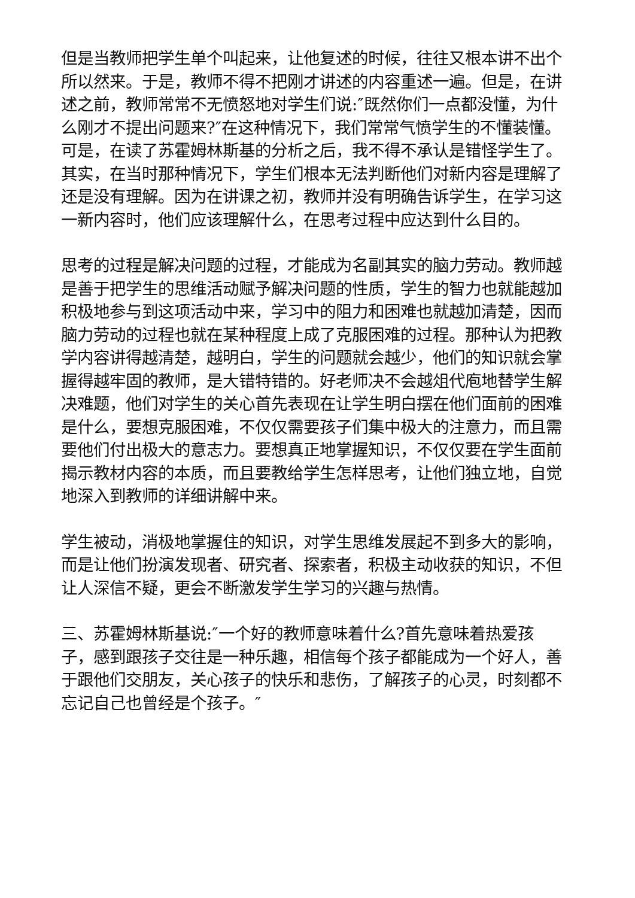但是当教师把学生单个叫起来，让他复述的时候，往往又根本讲不出个所以然来。于是，教师不得不把刚才讲述的内容重述一遍。但是，在讲述之前，教师常常不无愤怒地对学生们说:″既然你们一点都没懂，为什么刚才不提出问题来?″在这种情况下，我们常常气愤学生的不懂装懂。可是，在读了苏霍姆林斯基的分析之后，我不得不承认是错怪学生了。其实，在当时那种情况下，学生们根本无法判断他们对新内容是理解了还是没有理解。因为在讲课之初，教师并没有明确告诉学生，在学习这一新内容时，他们应该理解什么，在思考过程中应达到什么目的。
思考的过程是解决问题的过程，才能成为名副其实的脑力劳动。教师越是善于把学生的思维活动赋予解决问题的性质，学生的智力也就能越加积极地参与到这项活动中来，学习中的阻力和困难也就越加清楚，因而脑力劳动的过程也就在某种程度上成了克服困难的过程。那种认为把教学内容讲得越清楚，越明白，学生的问题就会越少，他们的知识就会掌握得越牢固的教师，是大错特错的。好老师决不会越俎代庖地替学生解决难题，他们对学生的关心首先表现在让学生明白摆在他们面前的困难是什么，要想克服困难，不仅仅需要孩子们集中极大的注意力，而且需要他们付出极大的意志力。要想真正地掌握知识，不仅仅要在学生面前揭示教材内容的本质，而且要教给学生怎样思考，让他们独立地，自觉地深入到教师的详细讲解中来。
学生被动，消极地掌握住的知识，对学生思维发展起不到多大的影响，而是让他们扮演发现者、研究者、探索者，积极主动收获的知识，不但让人深信不疑，更会不断激发学生学习的兴趣与热情。
三、苏霍姆林斯基说:″一个好的教师意味着什么?首先意味着热爱孩子，感到跟孩子交往是一种乐趣，相信每个孩子都能成为一个好人，善于跟他们交朋友，关心孩子的快乐和悲伤，了解孩子的心灵，时刻都不忘记自己也曾经是个孩子。″